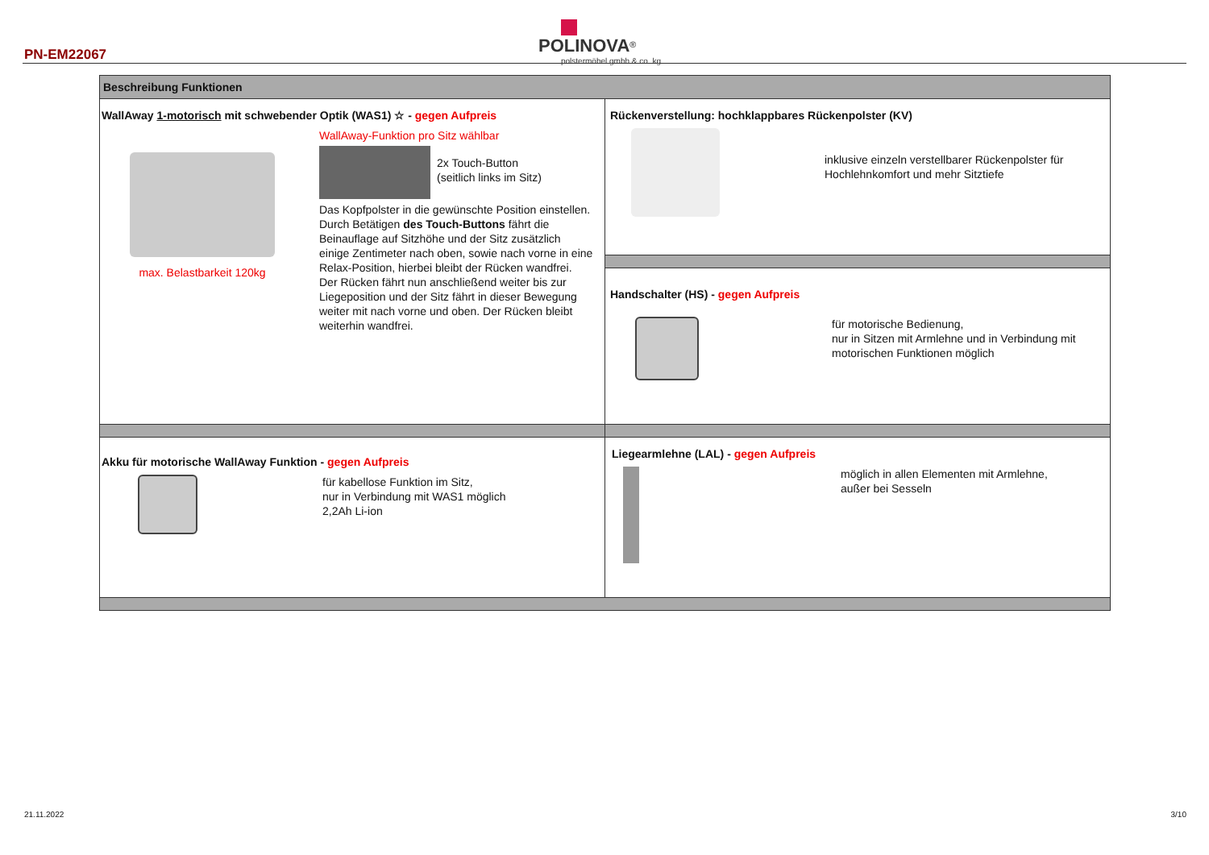PN-EM22067
POLINOVA<sup>®</sup>
polstermöbel gmbh & co. kg
| Beschreibung Funktionen | |
| --- | --- |
| WallAway 1-motorisch mit schwebender Optik (WAS1) ☆ - gegen Aufpreis max. Belastbarkeit 120kg WallAway-Funktion pro Sitz wählbar 2x Touch-Button (seitlich links im Sitz) Das Kopfpolster in die gewünschte Position einstellen. Durch Betätigen des Touch-Buttons fährt die Beinauflage auf Sitzhöhe und der Sitz zusätzlich einige Zentimeter nach oben, sowie nach vorne in eine Relax-Position, hierbei bleibt der Rücken wandfrei. Der Rücken fährt nun anschließend weiter bis zur Liegeposition und der Sitz fährt in dieser Bewegung weiter mit nach vorne und oben. Der Rücken bleibt weiterhin wandfrei. | Rückenverstellung: hochklappbares Rückenpolster (KV) inklusive einzeln verstellbarer Rückenpolster für Hochlehnkomfort und mehr Sitztiefe Handschalter (HS) - gegen Aufpreis für motorische Bedienung, nur in Sitzen mit Armlehne und in Verbindung mit motorischen Funktionen möglich |
| Akku für motorische WallAway Funktion - gegen Aufpreis für kabellose Funktion im Sitz, nur in Verbindung mit WAS1 möglich 2,2Ah Li-ion | Liegearmlehne (LAL) - gegen Aufpreis möglich in allen Elementen mit Armlehne, außer bei Sesseln |
21.11.2022 3/10